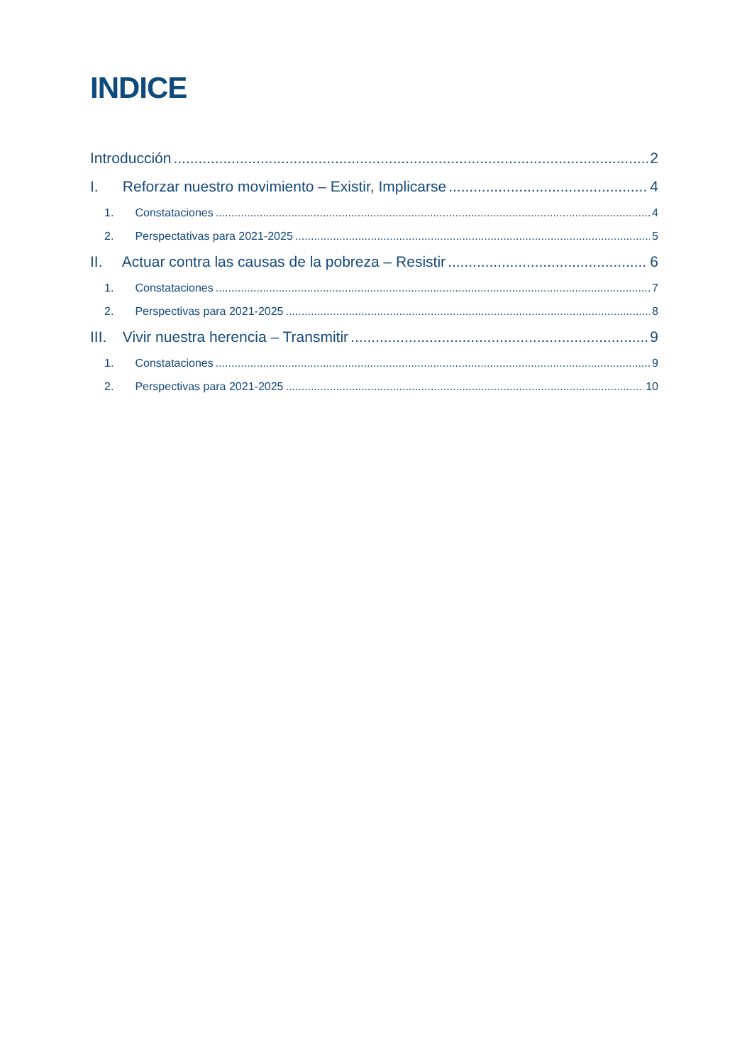INDICE
Introducción 2
I. Reforzar nuestro movimiento – Existir, Implicarse 4
1. Constataciones 4
2. Perspectativas para 2021-2025 5
II. Actuar contra las causas de la pobreza – Resistir 6
1. Constataciones 7
2. Perspectivas para 2021-2025 8
III. Vivir nuestra herencia – Transmitir 9
1. Constataciones 9
2. Perspectivas para 2021-2025 10